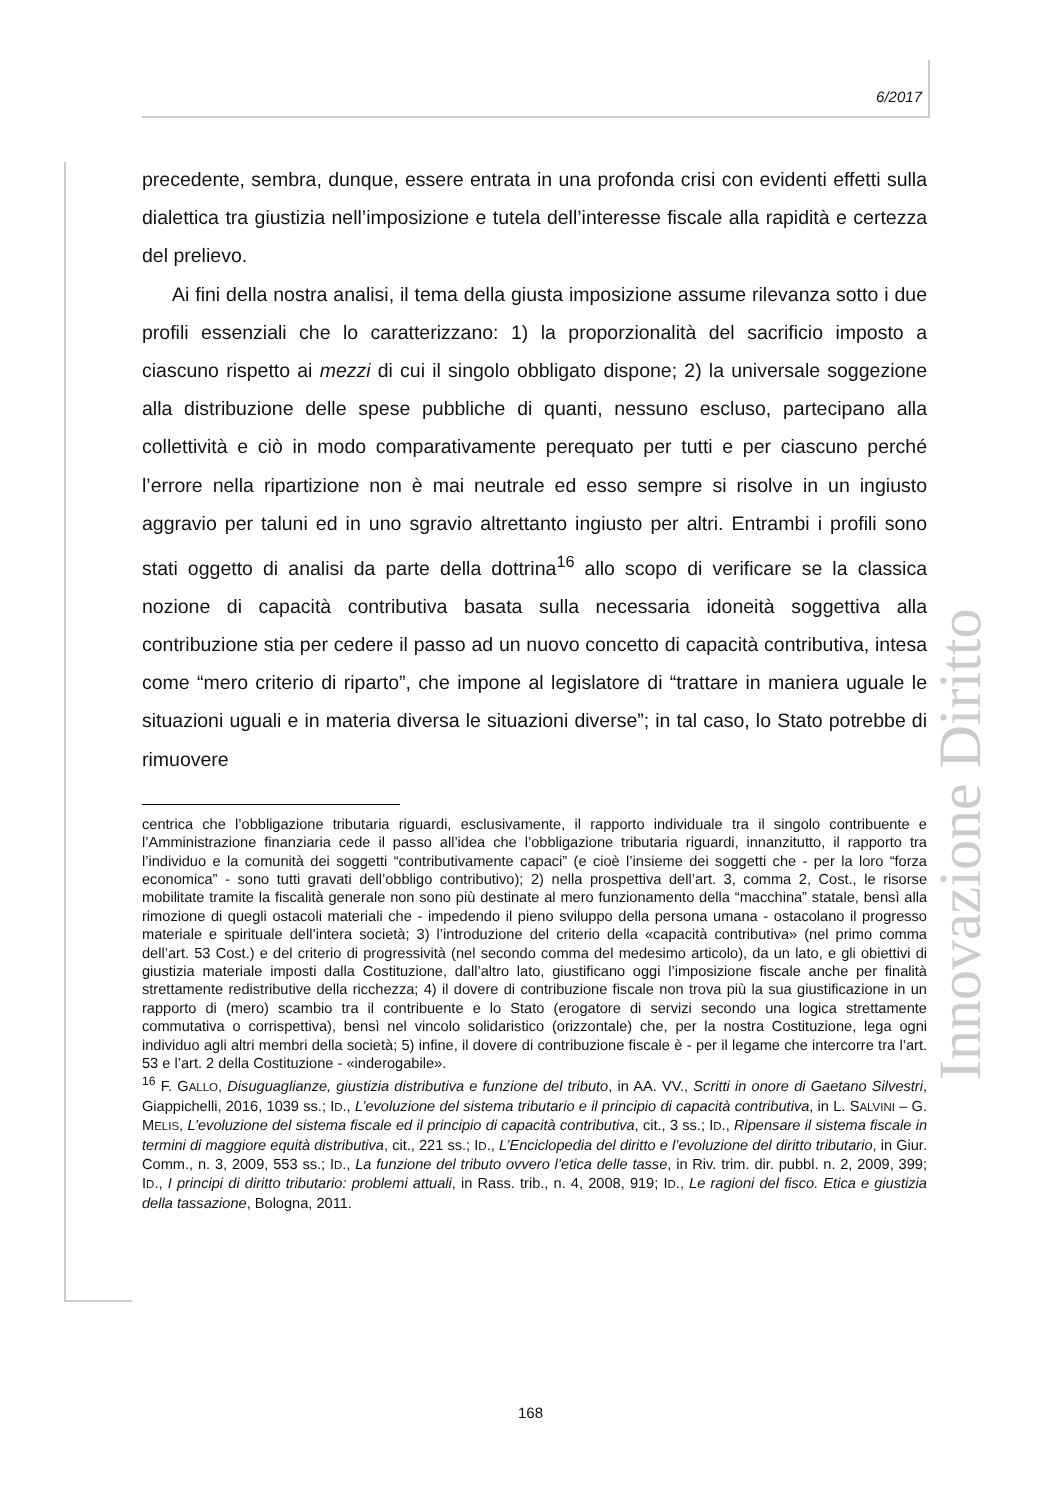6/2017
Innovazione Diritto
precedente, sembra, dunque, essere entrata in una profonda crisi con evidenti effetti sulla dialettica tra giustizia nell’imposizione e tutela dell’interesse fiscale alla rapidità e certezza del prelievo.
Ai fini della nostra analisi, il tema della giusta imposizione assume rilevanza sotto i due profili essenziali che lo caratterizzano: 1) la proporzionalità del sacrificio imposto a ciascuno rispetto ai mezzi di cui il singolo obbligato dispone; 2) la universale soggezione alla distribuzione delle spese pubbliche di quanti, nessuno escluso, partecipano alla collettività e ciò in modo comparativamente perequato per tutti e per ciascuno perché l’errore nella ripartizione non è mai neutrale ed esso sempre si risolve in un ingiusto aggravio per taluni ed in uno sgravio altrettanto ingiusto per altri. Entrambi i profili sono stati oggetto di analisi da parte della dottrina<sup>16</sup> allo scopo di verificare se la classica nozione di capacità contributiva basata sulla necessaria idoneità soggettiva alla contribuzione stia per cedere il passo ad un nuovo concetto di capacità contributiva, intesa come “mero criterio di riparto”, che impone al legislatore di “trattare in maniera uguale le situazioni uguali e in materia diversa le situazioni diverse”; in tal caso, lo Stato potrebbe di rimuovere
centrica che l’obbligazione tributaria riguardi, esclusivamente, il rapporto individuale tra il singolo contribuente e l’Amministrazione finanziaria cede il passo all’idea che l’obbligazione tributaria riguardi, innanzitutto, il rapporto tra l’individuo e la comunità dei soggetti “contributivamente capaci” (e cioè l’insieme dei soggetti che - per la loro “forza economica” - sono tutti gravati dell’obbligo contributivo); 2) nella prospettiva dell’art. 3, comma 2, Cost., le risorse mobilitate tramite la fiscalità generale non sono più destinate al mero funzionamento della “macchina” statale, bensì alla rimozione di quegli ostacoli materiali che - impedendo il pieno sviluppo della persona umana - ostacolano il progresso materiale e spirituale dell’intera società; 3) l’introduzione del criterio della «capacità contributiva» (nel primo comma dell’art. 53 Cost.) e del criterio di progressività (nel secondo comma del medesimo articolo), da un lato, e gli obiettivi di giustizia materiale imposti dalla Costituzione, dall’altro lato, giustificano oggi l’imposizione fiscale anche per finalità strettamente redistributive della ricchezza; 4) il dovere di contribuzione fiscale non trova più la sua giustificazione in un rapporto di (mero) scambio tra il contribuente e lo Stato (erogatore di servizi secondo una logica strettamente commutativa o corrispettiva), bensì nel vincolo solidaristico (orizzontale) che, per la nostra Costituzione, lega ogni individuo agli altri membri della società; 5) infine, il dovere di contribuzione fiscale è - per il legame che intercorre tra l’art. 53 e l’art. 2 della Costituzione - «inderogabile».
<sup>16</sup> F. GALLO, Disuguaglianze, giustizia distributiva e funzione del tributo, in AA. VV., Scritti in onore di Gaetano Silvestri, Giappichelli, 2016, 1039 ss.; ID., L’evoluzione del sistema tributario e il principio di capacità contributiva, in L. SALVINI – G. MELIS, L’evoluzione del sistema fiscale ed il principio di capacità contributiva, cit., 3 ss.; ID., Ripensare il sistema fiscale in termini di maggiore equità distributiva, cit., 221 ss.; ID., L’Enciclopedia del diritto e l’evoluzione del diritto tributario, in Giur. Comm., n. 3, 2009, 553 ss.; ID., La funzione del tributo ovvero l’etica delle tasse, in Riv. trim. dir. pubbl. n. 2, 2009, 399; ID., I principi di diritto tributario: problemi attuali, in Rass. trib., n. 4, 2008, 919; ID., Le ragioni del fisco. Etica e giustizia della tassazione, Bologna, 2011.
168